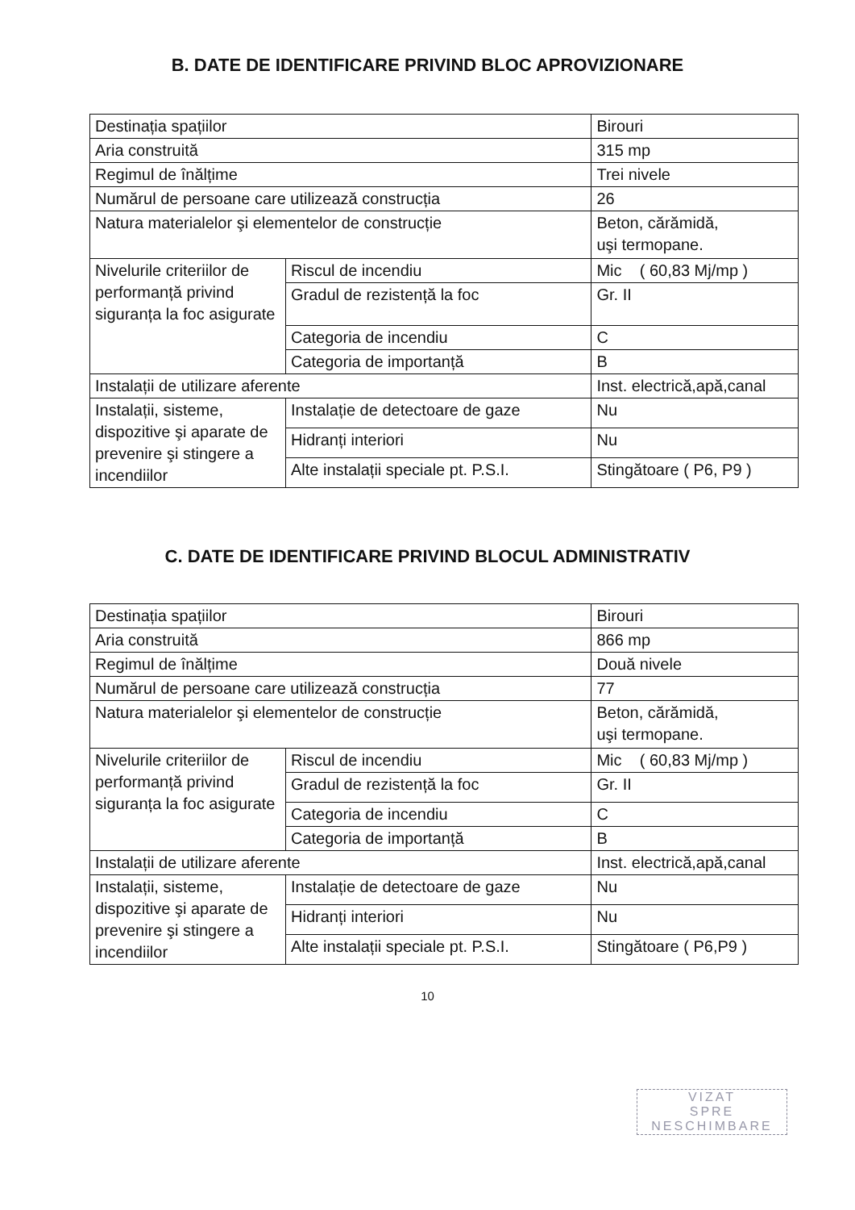B. DATE DE IDENTIFICARE PRIVIND BLOC APROVIZIONARE
| Destinația spațiilor | | Birouri |
| Aria construită | | 315 mp |
| Regimul de înălțime | | Trei nivele |
| Numărul de persoane care utilizează construcția | | 26 |
| Natura materialelor şi elementelor de construcție | | Beton, cărămidă, uşi termopane. |
| Nivelurile criteriilor de performanță privind siguranța la foc asigurate | Riscul de incendiu | Mic ( 60,83 Mj/mp ) |
| | Gradul de rezistență la foc | Gr. II |
| | Categoria de incendiu | C |
| | Categoria de importanță | B |
| Instalații de utilizare aferente | | Inst. electrică,apă,canal |
| Instalații, sisteme, dispozitive şi aparate de prevenire şi stingere a incendiilor | Instalație de detectoare de gaze | Nu |
| | Hidranți interiori | Nu |
| | Alte instalații speciale pt. P.S.I. | Stingătoare ( P6, P9 ) |
C. DATE DE IDENTIFICARE PRIVIND BLOCUL ADMINISTRATIV
| Destinația spațiilor | | Birouri |
| Aria construită | | 866 mp |
| Regimul de înălțime | | Două nivele |
| Numărul de persoane care utilizează construcția | | 77 |
| Natura materialelor şi elementelor de construcție | | Beton, cărămidă, uşi termopane. |
| Nivelurile criteriilor de performanță privind siguranța la foc asigurate | Riscul de incendiu | Mic ( 60,83 Mj/mp ) |
| | Gradul de rezistență la foc | Gr. II |
| | Categoria de incendiu | C |
| | Categoria de importanță | B |
| Instalații de utilizare aferente | | Inst. electrică,apă,canal |
| Instalații, sisteme, dispozitive şi aparate de prevenire şi stingere a incendiilor | Instalație de detectoare de gaze | Nu |
| | Hidranți interiori | Nu |
| | Alte instalații speciale pt. P.S.I. | Stingătoare ( P6,P9 ) |
10
VIZAT
SPRE
NESCHIMBARE